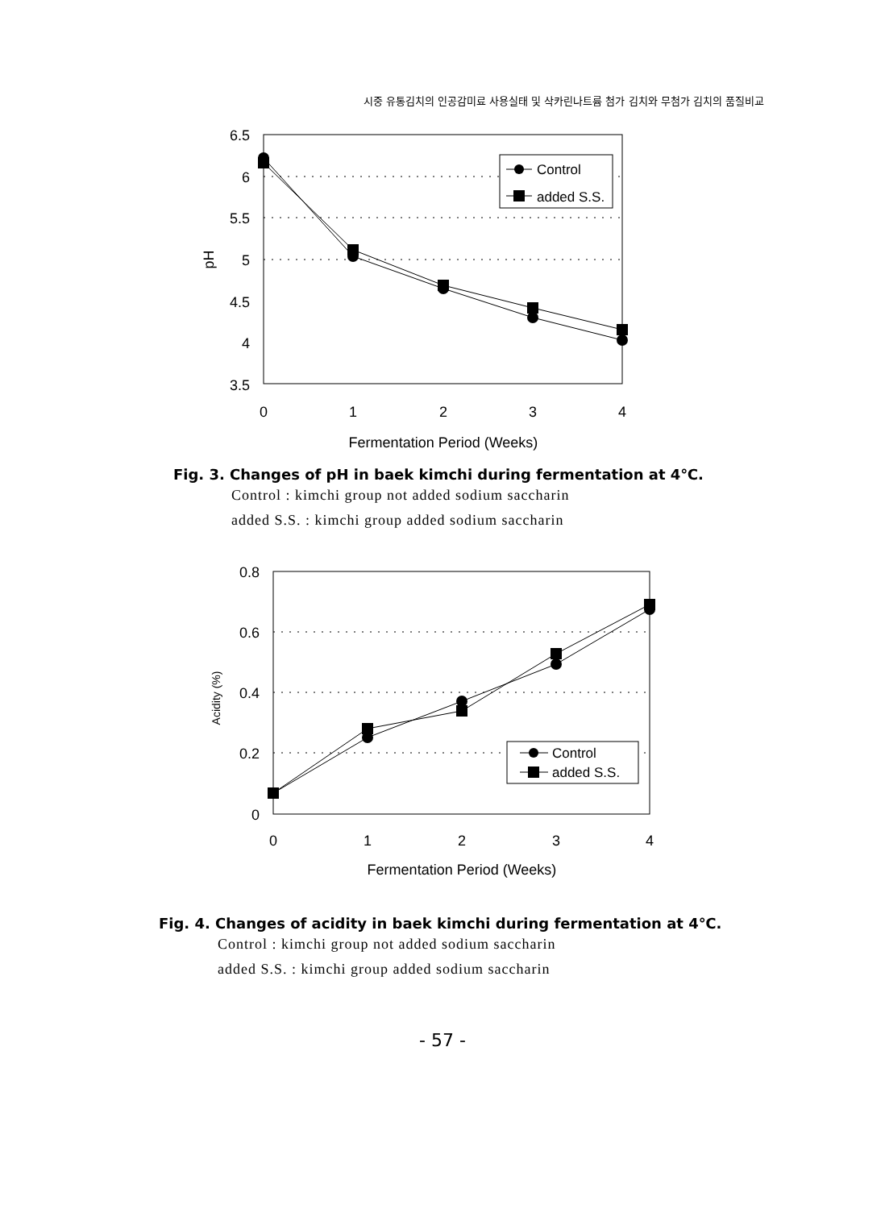시중 유통김치의 인공감미료 사용실태 및 삭카린나트륨 첨가 김치와 무첨가 김치의 품질비교
6.5
6
5.5
5
4.5
4
3.5
0
1
2
3
4
Fermentation Period (Weeks)
pH
Control
added S.S.
Fig. 3. Changes of pH in baek kimchi during fermentation at 4℃.
Control : kimchi group not added sodium saccharin
added S.S. : kimchi group added sodium saccharin
0.8
0.6
0.4
0.2
0
0
1
2
3
4
Fermentation Period (Weeks)
Acidity (%)
Control
added S.S.
Fig. 4. Changes of acidity in baek kimchi during fermentation at 4℃.
Control : kimchi group not added sodium saccharin
added S.S. : kimchi group added sodium saccharin
- 57 -